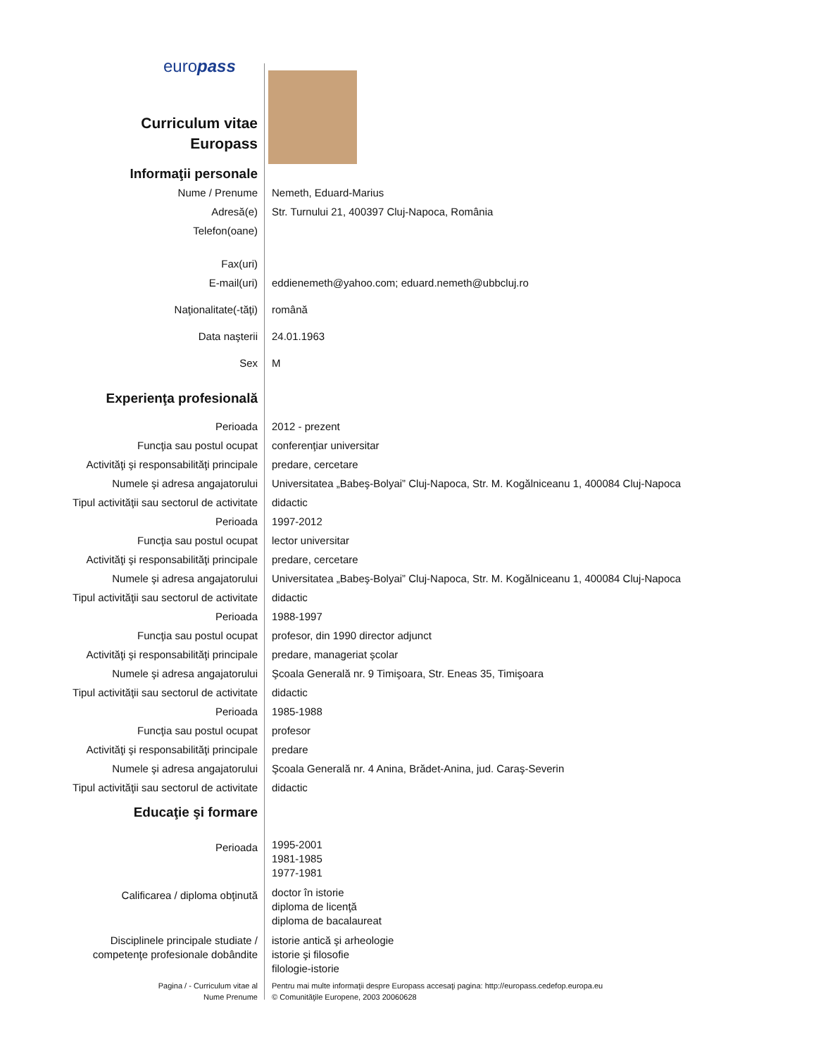europass
| Curriculum vitae Europass | |
| Informaţii personale | |
| Nume / Prenume | Nemeth, Eduard-Marius |
| Adresă(e) | Str. Turnului 21, 400397 Cluj-Napoca, România |
| Telefon(oane) | |
| Fax(uri) | |
| E-mail(uri) | eddienemeth@yahoo.com; eduard.nemeth@ubbcluj.ro |
| Naţionalitate(-tăţi) | română |
| Data naşterii | 24.01.1963 |
| Sex | M |
| Experienţa profesională | |
| Perioada | 2012 - prezent |
| Funcţia sau postul ocupat | conferenţiar universitar |
| Activităţi şi responsabilităţi principale | predare, cercetare |
| Numele şi adresa angajatorului | Universitatea „Babeş-Bolyai” Cluj-Napoca, Str. M. Kogălniceanu 1, 400084 Cluj-Napoca |
| Tipul activităţii sau sectorul de activitate | didactic |
| Perioada | 1997-2012 |
| Funcţia sau postul ocupat | lector universitar |
| Activităţi şi responsabilităţi principale | predare, cercetare |
| Numele şi adresa angajatorului | Universitatea „Babeş-Bolyai” Cluj-Napoca, Str. M. Kogălniceanu 1, 400084 Cluj-Napoca |
| Tipul activităţii sau sectorul de activitate | didactic |
| Perioada | 1988-1997 |
| Funcţia sau postul ocupat | profesor, din 1990 director adjunct |
| Activităţi şi responsabilităţi principale | predare, manageriat şcolar |
| Numele şi adresa angajatorului | Şcoala Generală nr. 9 Timişoara, Str. Eneas 35, Timişoara |
| Tipul activităţii sau sectorul de activitate | didactic |
| Perioada | 1985-1988 |
| Funcţia sau postul ocupat | profesor |
| Activităţi şi responsabilităţi principale | predare |
| Numele şi adresa angajatorului | Şcoala Generală nr. 4 Anina, Brădet-Anina, jud. Caraş-Severin |
| Tipul activităţii sau sectorul de activitate | didactic |
| Educaţie şi formare | |
| Perioada | 1995-2001 1981-1985 1977-1981 |
| Calificarea / diploma obţinută | doctor în istorie diploma de licenţă diploma de bacalaureat |
| Disciplinele principale studiate / competenţe profesionale dobândite | istorie antică şi arheologie istorie şi filosofie filologie-istorie |
| Pagina / - Curriculum vitae al Nume Prenume | Pentru mai multe informaţii despre Europass accesaţi pagina: http://europass.cedefop.europa.eu © Comunităţile Europene, 2003 20060628 |